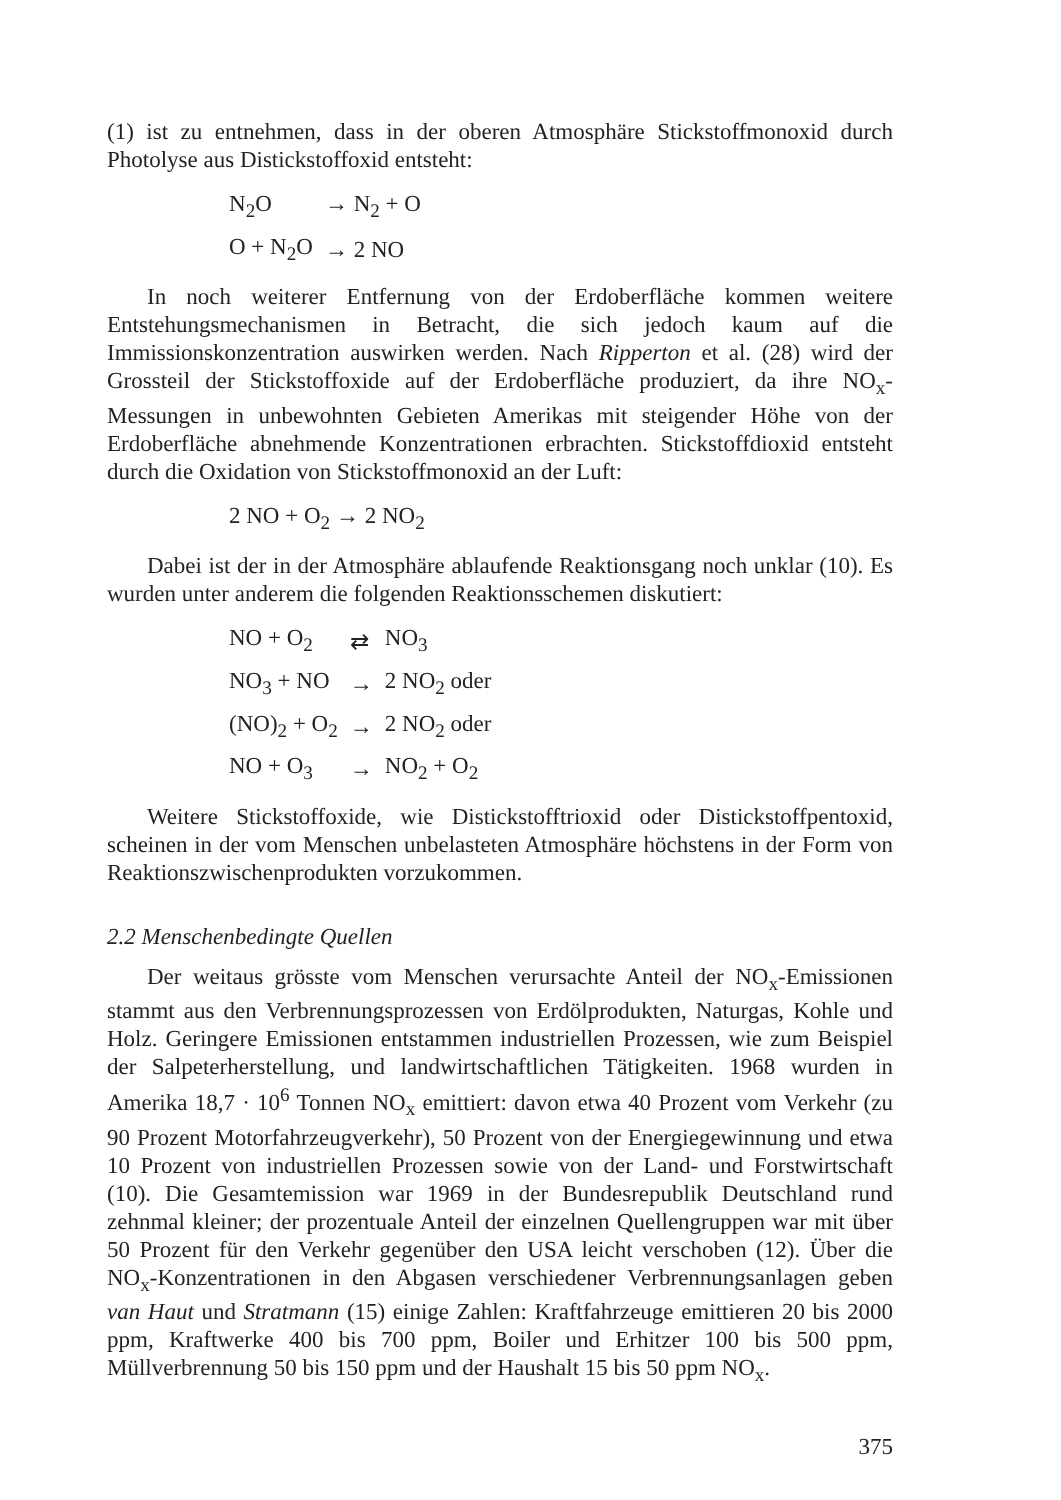(1) ist zu entnehmen, dass in der oberen Atmosphäre Stickstoffmonoxid durch Photolyse aus Distickstoffoxid entsteht:
| N<sub>2</sub>O | → N<sub>2</sub> + O |
| O + N<sub>2</sub>O | → 2 NO |
In noch weiterer Entfernung von der Erdoberfläche kommen weitere Entstehungsmechanismen in Betracht, die sich jedoch kaum auf die Immissionskonzentration auswirken werden. Nach Ripperton et al. (28) wird der Grossteil der Stickstoffoxide auf der Erdoberfläche produziert, da ihre NO<sub>x</sub>-Messungen in unbewohnten Gebieten Amerikas mit steigender Höhe von der Erdoberfläche abnehmende Konzentrationen erbrachten. Stickstoffdioxid entsteht durch die Oxidation von Stickstoffmonoxid an der Luft:
2 NO + O<sub>2</sub> → 2 NO<sub>2</sub>
Dabei ist der in der Atmosphäre ablaufende Reaktionsgang noch unklar (10). Es wurden unter anderem die folgenden Reaktionsschemen diskutiert:
| NO + O<sub>2</sub> | ⇄ | NO<sub>3</sub> |
| NO<sub>3</sub> + NO | → | 2 NO<sub>2</sub> oder |
| (NO)<sub>2</sub> + O<sub>2</sub> | → | 2 NO<sub>2</sub> oder |
| NO + O<sub>3</sub> | → | NO<sub>2</sub> + O<sub>2</sub> |
Weitere Stickstoffoxide, wie Distickstofftrioxid oder Distickstoffpentoxid, scheinen in der vom Menschen unbelasteten Atmosphäre höchstens in der Form von Reaktionszwischenprodukten vorzukommen.
2.2 Menschenbedingte Quellen
Der weitaus grösste vom Menschen verursachte Anteil der NO<sub>x</sub>-Emissionen stammt aus den Verbrennungsprozessen von Erdölprodukten, Naturgas, Kohle und Holz. Geringere Emissionen entstammen industriellen Prozessen, wie zum Beispiel der Salpeterherstellung, und landwirtschaftlichen Tätigkeiten. 1968 wurden in Amerika 18,7 · 10<sup>6</sup> Tonnen NO<sub>x</sub> emittiert: davon etwa 40 Prozent vom Verkehr (zu 90 Prozent Motorfahrzeugverkehr), 50 Prozent von der Energiegewinnung und etwa 10 Prozent von industriellen Prozessen sowie von der Land- und Forstwirtschaft (10). Die Gesamtemission war 1969 in der Bundesrepublik Deutschland rund zehnmal kleiner; der prozentuale Anteil der einzelnen Quellengruppen war mit über 50 Prozent für den Verkehr gegenüber den USA leicht verschoben (12). Über die NO<sub>x</sub>-Konzentrationen in den Abgasen verschiedener Verbrennungsanlagen geben van Haut und Stratmann (15) einige Zahlen: Kraftfahrzeuge emittieren 20 bis 2000 ppm, Kraftwerke 400 bis 700 ppm, Boiler und Erhitzer 100 bis 500 ppm, Müllverbrennung 50 bis 150 ppm und der Haushalt 15 bis 50 ppm NO<sub>x</sub>.
375